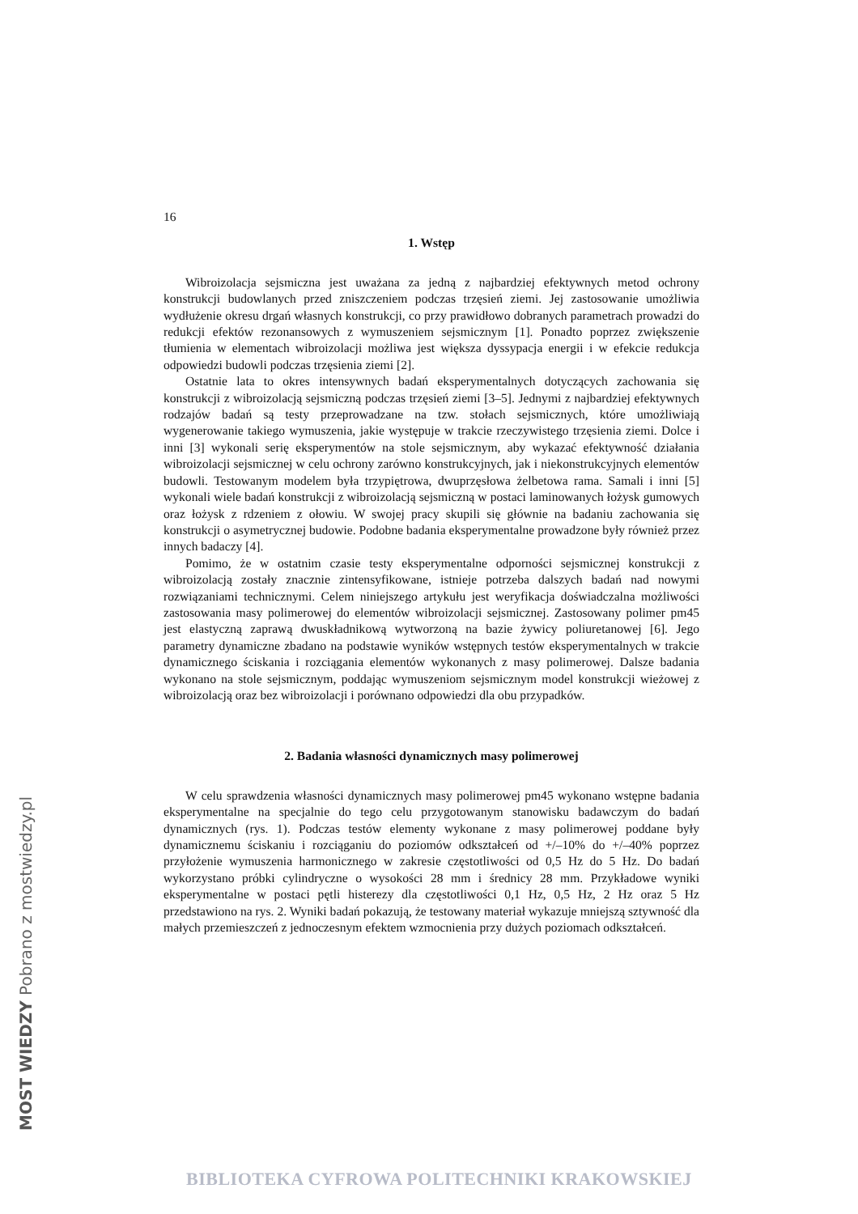16
1. Wstęp
Wibroizolacja sejsmiczna jest uważana za jedną z najbardziej efektywnych metod ochrony konstrukcji budowlanych przed zniszczeniem podczas trzęsień ziemi. Jej zastosowanie umożliwia wydłużenie okresu drgań własnych konstrukcji, co przy prawidłowo dobranych parametrach prowadzi do redukcji efektów rezonansowych z wymuszeniem sejsmicznym [1]. Ponadto poprzez zwiększenie tłumienia w elementach wibroizolacji możliwa jest większa dyssypacja energii i w efekcie redukcja odpowiedzi budowli podczas trzęsienia ziemi [2].
Ostatnie lata to okres intensywnych badań eksperymentalnych dotyczących zachowania się konstrukcji z wibroizolacją sejsmiczną podczas trzęsień ziemi [3–5]. Jednymi z najbardziej efektywnych rodzajów badań są testy przeprowadzane na tzw. stołach sejsmicznych, które umożliwiają wygenerowanie takiego wymuszenia, jakie występuje w trakcie rzeczywistego trzęsienia ziemi. Dolce i inni [3] wykonali serię eksperymentów na stole sejsmicznym, aby wykazać efektywność działania wibroizolacji sejsmicznej w celu ochrony zarówno konstrukcyjnych, jak i niekonstrukcyjnych elementów budowli. Testowanym modelem była trzypiętrowa, dwuprzęsłowa żelbetowa rama. Samali i inni [5] wykonali wiele badań konstrukcji z wibroizolacją sejsmiczną w postaci laminowanych łożysk gumowych oraz łożysk z rdzeniem z ołowiu. W swojej pracy skupili się głównie na badaniu zachowania się konstrukcji o asymetrycznej budowie. Podobne badania eksperymentalne prowadzone były również przez innych badaczy [4].
Pomimo, że w ostatnim czasie testy eksperymentalne odporności sejsmicznej konstrukcji z wibroizolacją zostały znacznie zintensyfikowane, istnieje potrzeba dalszych badań nad nowymi rozwiązaniami technicznymi. Celem niniejszego artykułu jest weryfikacja doświadczalna możliwości zastosowania masy polimerowej do elementów wibroizolacji sejsmicznej. Zastosowany polimer pm45 jest elastyczną zaprawą dwuskładnikową wytworzoną na bazie żywicy poliuretanowej [6]. Jego parametry dynamiczne zbadano na podstawie wyników wstępnych testów eksperymentalnych w trakcie dynamicznego ściskania i rozciągania elementów wykonanych z masy polimerowej. Dalsze badania wykonano na stole sejsmicznym, poddając wymuszeniom sejsmicznym model konstrukcji wieżowej z wibroizolacją oraz bez wibroizolacji i porównano odpowiedzi dla obu przypadków.
2. Badania własności dynamicznych masy polimerowej
W celu sprawdzenia własności dynamicznych masy polimerowej pm45 wykonano wstępne badania eksperymentalne na specjalnie do tego celu przygotowanym stanowisku badawczym do badań dynamicznych (rys. 1). Podczas testów elementy wykonane z masy polimerowej poddane były dynamicznemu ściskaniu i rozciąganiu do poziomów odkształceń od +/–10% do +/–40% poprzez przyłożenie wymuszenia harmonicznego w zakresie częstotliwości od 0,5 Hz do 5 Hz. Do badań wykorzystano próbki cylindryczne o wysokości 28 mm i średnicy 28 mm. Przykładowe wyniki eksperymentalne w postaci pętli histerezy dla częstotliwości 0,1 Hz, 0,5 Hz, 2 Hz oraz 5 Hz przedstawiono na rys. 2. Wyniki badań pokazują, że testowany materiał wykazuje mniejszą sztywność dla małych przemieszczeń z jednoczesnym efektem wzmocnienia przy dużych poziomach odkształceń.
MOST WIEDZY Pobrano z mostwiedzy.pl
BIBLIOTEKA CYFROWA POLITECHNIKI KRAKOWSKIEJ